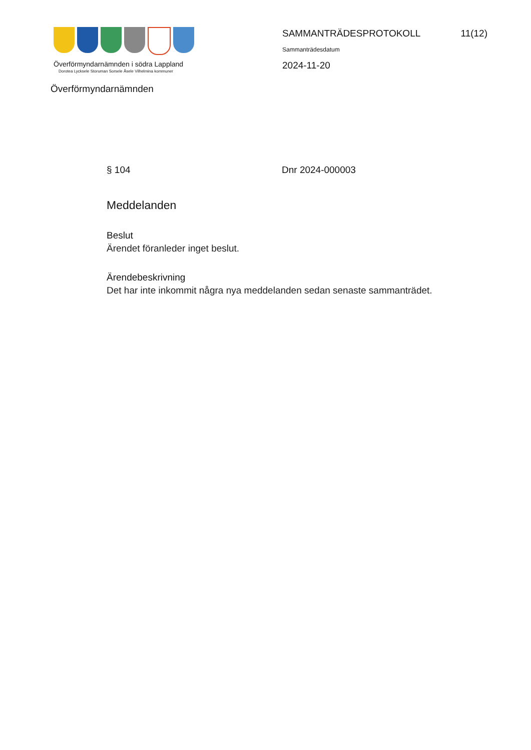Överförmyndarnämnden i södra Lappland
Dorotea Lycksele Storuman Sorsele Åsele Vilhelmina kommuner
Överförmyndarnämnden
SAMMANTRÄDESPROTOKOLL 11(12)
Sammanträdesdatum
2024-11-20
§ 104 Dnr 2024-000003
Meddelanden
Beslut
Ärendet föranleder inget beslut.
Ärendebeskrivning
Det har inte inkommit några nya meddelanden sedan senaste sammanträdet.